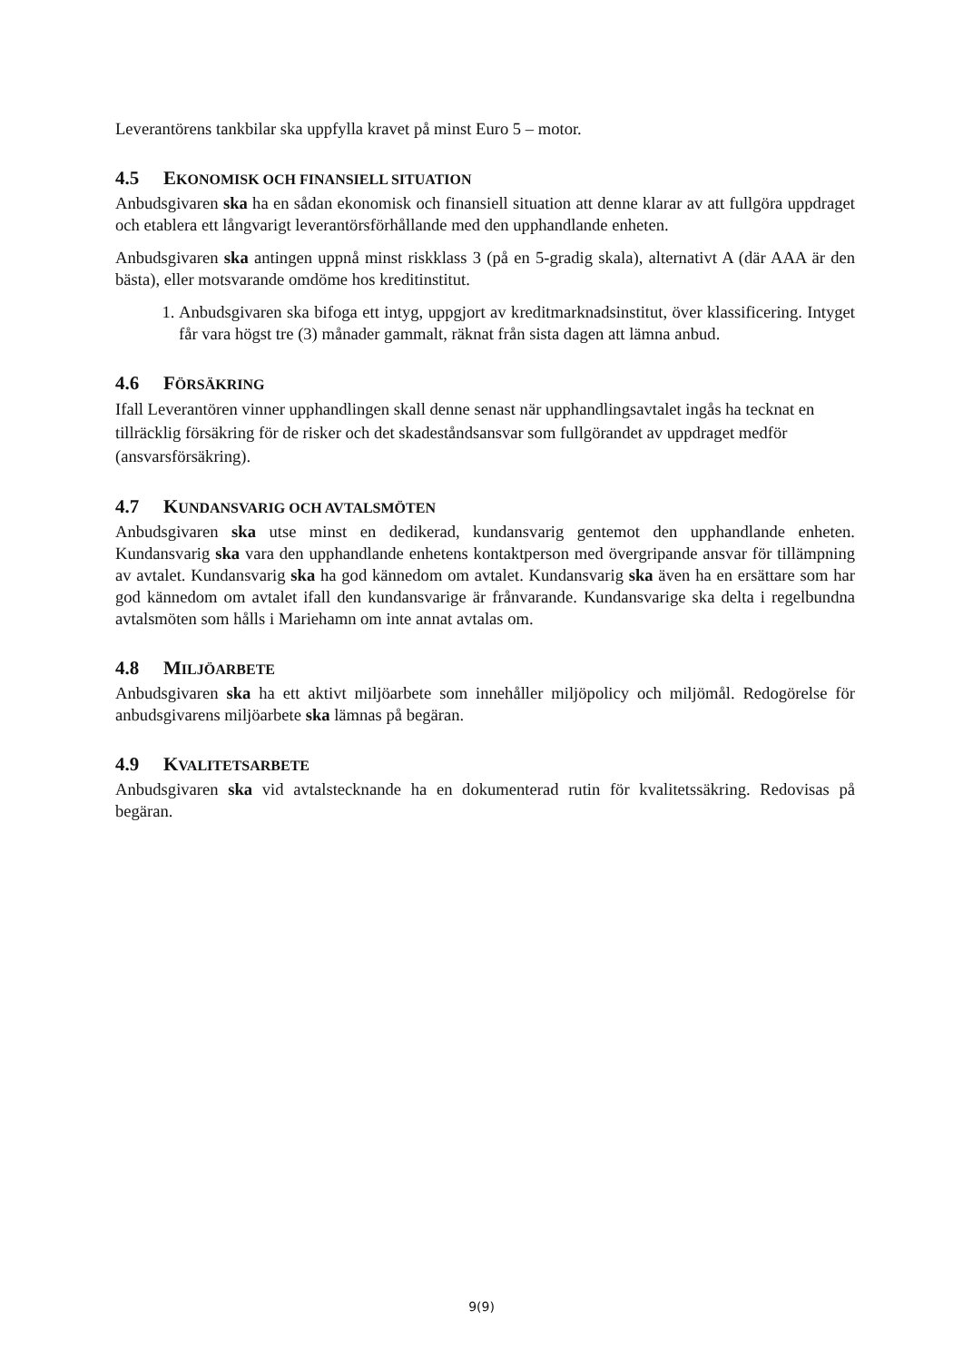Leverantörens tankbilar ska uppfylla kravet på minst Euro 5 – motor.
4.5 EKONOMISK OCH FINANSIELL SITUATION
Anbudsgivaren ska ha en sådan ekonomisk och finansiell situation att denne klarar av att fullgöra uppdraget och etablera ett långvarigt leverantörsförhållande med den upphandlande enheten.
Anbudsgivaren ska antingen uppnå minst riskklass 3 (på en 5-gradig skala), alternativt A (där AAA är den bästa), eller motsvarande omdöme hos kreditinstitut.
1. Anbudsgivaren ska bifoga ett intyg, uppgjort av kreditmarknadsinstitut, över klassificering. Intyget får vara högst tre (3) månader gammalt, räknat från sista dagen att lämna anbud.
4.6 FÖRSÄKRING
Ifall Leverantören vinner upphandlingen skall denne senast när upphandlingsavtalet ingås ha tecknat en tillräcklig försäkring för de risker och det skadeståndsansvar som fullgörandet av uppdraget medför (ansvarsförsäkring).
4.7 KUNDANSVARIG OCH AVTALSMÖTEN
Anbudsgivaren ska utse minst en dedikerad, kundansvarig gentemot den upphandlande enheten. Kundansvarig ska vara den upphandlande enhetens kontaktperson med övergripande ansvar för tillämpning av avtalet. Kundansvarig ska ha god kännedom om avtalet. Kundansvarig ska även ha en ersättare som har god kännedom om avtalet ifall den kundansvarige är frånvarande. Kundansvarige ska delta i regelbundna avtalsmöten som hålls i Mariehamn om inte annat avtalas om.
4.8 MILJÖARBETE
Anbudsgivaren ska ha ett aktivt miljöarbete som innehåller miljöpolicy och miljömål. Redogörelse för anbudsgivarens miljöarbete ska lämnas på begäran.
4.9 KVALITETSARBETE
Anbudsgivaren ska vid avtalstecknande ha en dokumenterad rutin för kvalitetssäkring. Redovisas på begäran.
9(9)